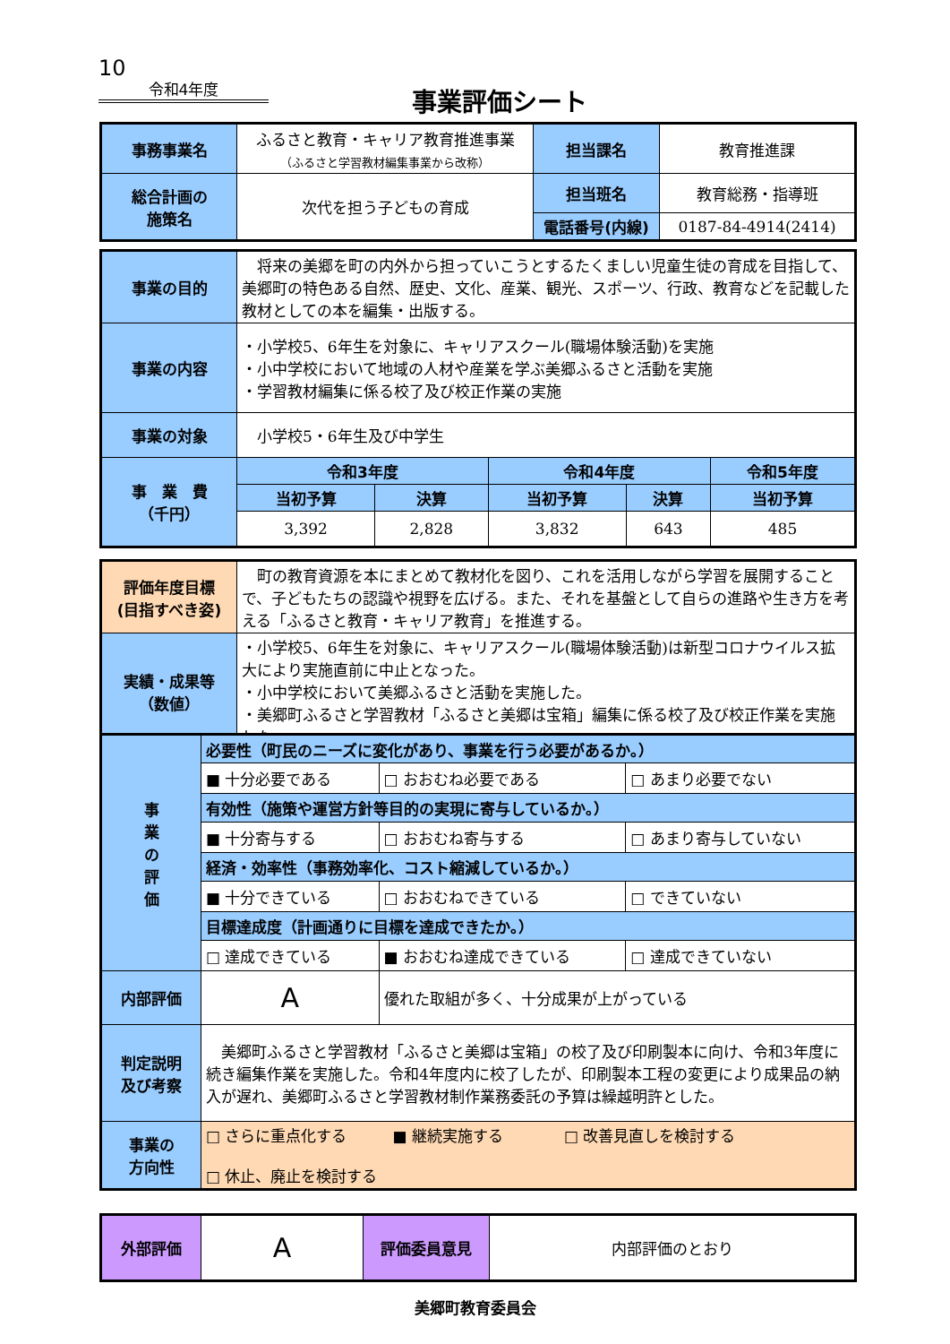10
令和4年度
事業評価シート
| 事務事業名 | ふるさと教育・キャリア教育推進事業 （ふるさと学習教材編集事業から改称） | 担当課名 | 教育推進課 |
| 総合計画の 施策名 | 次代を担う子どもの育成 | 担当班名 | 教育総務・指導班 |
| | | 電話番号(内線) | 0187-84-4914(2414) |
| 事業の目的 | 将来の美郷を町の内外から担っていこうとするたくましい児童生徒の育成を目指して、美郷町の特色ある自然、歴史、文化、産業、観光、スポーツ、行政、教育などを記載した教材としての本を編集・出版する。 | | | | |
| 事業の内容 | ・小学校5、6年生を対象に、キャリアスクール(職場体験活動)を実施 ・小中学校において地域の人材や産業を学ぶ美郷ふるさと活動を実施 ・学習教材編集に係る校了及び校正作業の実施 | | | | |
| 事業の対象 | 小学校5・6年生及び中学生 | | | | |
| 事 業 費 （千円） | 令和3年度 | | 令和4年度 | | 令和5年度 |
| | 当初予算 | 決算 | 当初予算 | 決算 | 当初予算 |
| | 3,392 | 2,828 | 3,832 | 643 | 485 |
| 評価年度目標 (目指すべき姿) | 町の教育資源を本にまとめて教材化を図り、これを活用しながら学習を展開することで、子どもたちの認識や視野を広げる。また、それを基盤として自らの進路や生き方を考える「ふるさと教育・キャリア教育」を推進する。 |
| 実績・成果等 （数値） | ・小学校5、6年生を対象に、キャリアスクール(職場体験活動)は新型コロナウイルス拡大により実施直前に中止となった。 ・小中学校において美郷ふるさと活動を実施した。 ・美郷町ふるさと学習教材「ふるさと美郷は宝箱」編集に係る校了及び校正作業を実施した。 |
| 事 業 の 評 価 | 必要性（町民のニーズに変化があり、事業を行う必要があるか。） | | |
| | ■ 十分必要である | □ おおむね必要である | □ あまり必要でない |
| | 有効性（施策や運営方針等目的の実現に寄与しているか。） | | |
| | ■ 十分寄与する | □ おおむね寄与する | □ あまり寄与していない |
| | 経済・効率性（事務効率化、コスト縮減しているか。） | | |
| | ■ 十分できている | □ おおむねできている | □ できていない |
| | 目標達成度（計画通りに目標を達成できたか。） | | |
| | □ 達成できている | ■ おおむね達成できている | □ 達成できていない |
| 内部評価 | A | 優れた取組が多く、十分成果が上がっている | |
| 判定説明 及び考察 | 美郷町ふるさと学習教材「ふるさと美郷は宝箱」の校了及び印刷製本に向け、令和3年度に続き編集作業を実施した。令和4年度内に校了したが、印刷製本工程の変更により成果品の納入が遅れ、美郷町ふるさと学習教材制作業務委託の予算は繰越明許とした。 | | |
| 事業の 方向性 | □ さらに重点化する ■ 継続実施する □ 改善見直しを検討する □ 休止、廃止を検討する | | |
| 外部評価 | A | 評価委員意見 | 内部評価のとおり |
美郷町教育委員会